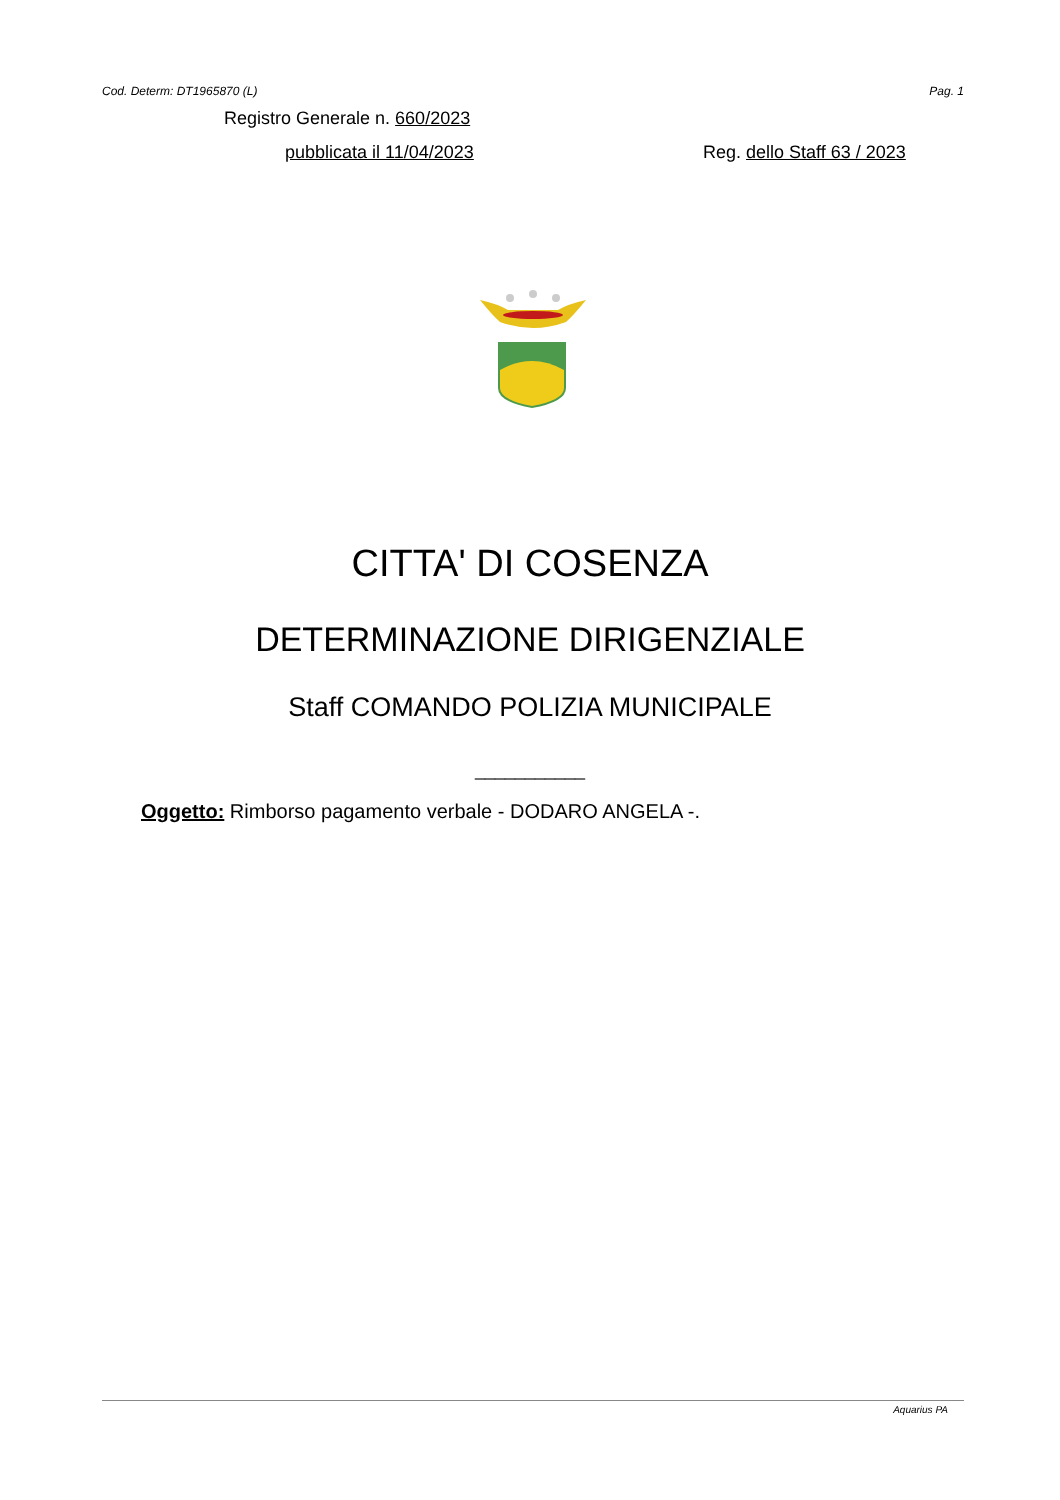Cod. Determ: DT1965870 (L) Pag. 1
Registro Generale n. 660/2023
pubblicata il 11/04/2023 Reg. dello Staff 63 / 2023
CITTA' DI COSENZA
DETERMINAZIONE DIRIGENZIALE
Staff COMANDO POLIZIA MUNICIPALE
___________
Oggetto: Rimborso pagamento verbale - DODARO ANGELA -.
Aquarius PA